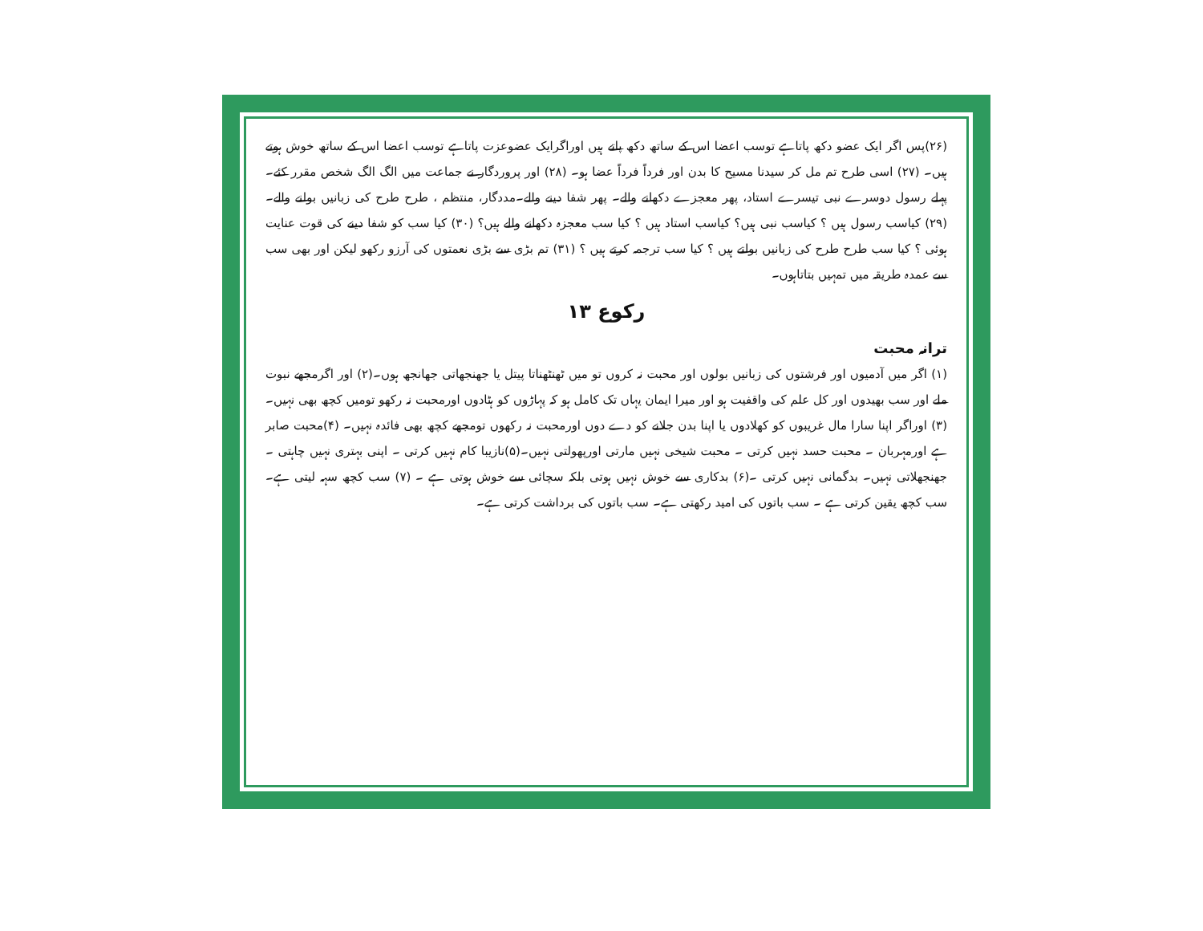(۲۶)پس اگر ایک عضو دکھ پاتاہے توسب اعضا اس کے ساتھ دکھ پاتے ہیں اوراگرایک عضوعزت پاتاہے توسب اعضا اس کے ساتھ خوش ہوتے ہیں۔ (۲۷) اسی طرح تم مل کر سیدنا مسیح کا بدن اور فرداً فرداً عضا ہو۔ (۲۸) اور پروردگار نے جماعت میں الگ الگ شخص مقرر کئے۔ پہلے رسول دوسرے نبی تیسرے استاد، پھر معجزے دکھانے والے۔ پھر شفا دینے والے۔مددگار، منتظم ، طرح طرح کی زبانیں بولنے والے۔ (۲۹) کیاسب رسول ہیں ؟ کیاسب نبی ہیں؟ کیاسب استاد ہیں ؟ کیا سب معجزہ دکھانے والے ہیں؟ (۳۰) کیا سب کو شفا دینے کی قوت عنایت ہوئی ؟ کیا سب طرح طرح کی زبانیں بولتے ہیں ؟ کیا سب ترجمہ کرتے ہیں ؟ (۳۱) تم بڑی سے بڑی نعمتوں کی آرزو رکھو لیکن اور بھی سب سے عمدہ طریقہ میں تمہیں بتاتاہوں۔
رکوع ۱۳
ترانہ محبت
(۱) اگر میں آدمیوں اور فرشتوں کی زبانیں بولوں اور محبت نہ کروں تو میں ٹھنٹھناتا پیتل یا جھنجھاتی جھانجھ ہوں۔(۲) اور اگرمجھے نبوت ملے اور سب بھیدوں اور کل علم کی واقفیت ہو اور میرا ایمان یہاں تک کامل ہو کہ پہاڑوں کو ہٹادوں اورمحبت نہ رکھو تومیں کچھ بھی نہیں۔(۳) اوراگر اپنا سارا مال غریبوں کو کھلادوں یا اپنا بدن جلانے کو دے دوں اورمحبت نہ رکھوں تومجھے کچھ بھی فائدہ نہیں۔ (۴)محبت صابر ہے اورمہربان ۔ محبت حسد نہیں کرتی ۔ محبت شیخی نہیں مارتی اورپھولتی نہیں۔(۵)نازیبا کام نہیں کرتی ۔ اپنی بہتری نہیں چاہتی ۔ جھنجھلاتی نہیں۔ بدگمانی نہیں کرتی ۔(۶) بدکاری سے خوش نہیں ہوتی بلکہ سچائی سے خوش ہوتی ہے ۔ (۷) سب کچھ سہہ لیتی ہے۔ سب کچھ یقین کرتی ہے ۔ سب باتوں کی امید رکھتی ہے۔ سب باتوں کی برداشت کرتی ہے۔